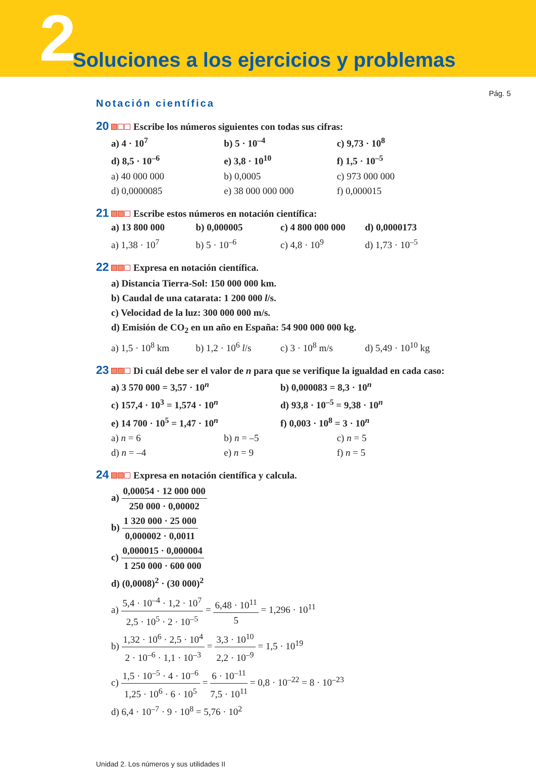2 Soluciones a los ejercicios y problemas
Pág. 5
Notación científica
20 Escribe los números siguientes con todas sus cifras:
a) 4 · 10<sup>7</sup> b) 5 · 10<sup>–4</sup> c) 9,73 · 10<sup>8</sup>
d) 8,5 · 10<sup>–6</sup> e) 3,8 · 10<sup>10</sup> f) 1,5 · 10<sup>–5</sup>
a) 40 000 000 b) 0,0005 c) 973 000 000
d) 0,0000085 e) 38 000 000 000 f) 0,000015
21 Escribe estos números en notación científica:
a) 13 800 000 b) 0,000005 c) 4 800 000 000 d) 0,0000173
a) 1,38 · 10<sup>7</sup> b) 5 · 10<sup>–6</sup> c) 4,8 · 10<sup>9</sup> d) 1,73 · 10<sup>–5</sup>
22 Expresa en notación científica.
a) Distancia Tierra-Sol: 150 000 000 km.
b) Caudal de una catarata: 1 200 000 l/s.
c) Velocidad de la luz: 300 000 000 m/s.
d) Emisión de CO<sub>2</sub> en un año en España: 54 900 000 000 kg.
a) 1,5 · 10<sup>8</sup> km b) 1,2 · 10<sup>6</sup> l/s c) 3 · 10<sup>8</sup> m/s d) 5,49 · 10<sup>10</sup> kg
23 Di cuál debe ser el valor de n para que se verifique la igualdad en cada caso:
a) 3 570 000 = 3,57 · 10<sup>n</sup> b) 0,000083 = 8,3 · 10<sup>n</sup>
c) 157,4 · 10<sup>3</sup> = 1,574 · 10<sup>n</sup> d) 93,8 · 10<sup>–5</sup> = 9,38 · 10<sup>n</sup>
e) 14 700 · 10<sup>5</sup> = 1,47 · 10<sup>n</sup> f) 0,003 · 10<sup>8</sup> = 3 · 10<sup>n</sup>
a) n = 6 b) n = –5 c) n = 5
d) n = –4 e) n = 9 f) n = 5
24 Expresa en notación científica y calcula.
a)
0,00054 · 12 000 000
250 000 · 0,00002
b)
1 320 000 · 25 000
0,000002 · 0,0011
c)
0,000015 · 0,000004
1 250 000 · 600 000
d) (0,0008)<sup>2</sup> · (30 000)<sup>2</sup>
a)
5,4 · 10<sup>–4</sup> · 1,2 · 10<sup>7</sup>
2,5 · 10<sup>5</sup> · 2 · 10<sup>–5</sup>
=
6,48 · 10<sup>11</sup>
5
= 1,296 · 10<sup>11</sup>
b)
1,32 · 10<sup>6</sup> · 2,5 · 10<sup>4</sup>
2 · 10<sup>–6</sup> · 1,1 · 10<sup>–3</sup>
=
3,3 · 10<sup>10</sup>
2,2 · 10<sup>–9</sup>
= 1,5 · 10<sup>19</sup>
c)
1,5 · 10<sup>–5</sup> · 4 · 10<sup>–6</sup>
1,25 · 10<sup>6</sup> · 6 · 10<sup>5</sup>
=
6 · 10<sup>–11</sup>
7,5 · 10<sup>11</sup>
= 0,8 · 10<sup>–22</sup> = 8 · 10<sup>–23</sup>
d) 6,4 · 10<sup>–7</sup> · 9 · 10<sup>8</sup> = 5,76 · 10<sup>2</sup>
Unidad 2. Los números y sus utilidades II